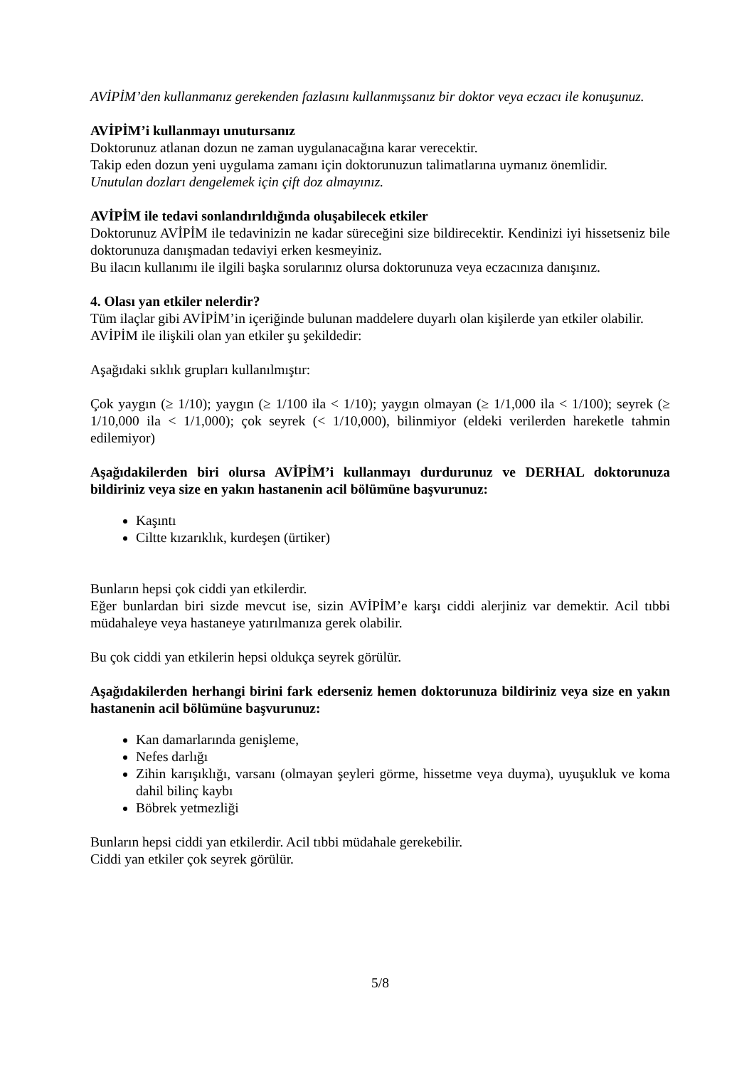AVİPİM’den kullanmanız gerekenden fazlasını kullanmışsanız bir doktor veya eczacı ile konuşunuz.
AVİPİM’i kullanmayı unutursanız
Doktorunuz atlanan dozun ne zaman uygulanacağına karar verecektir.
Takip eden dozun yeni uygulama zamanı için doktorunuzun talimatlarına uymanız önemlidir.
Unutulan dozları dengelemek için çift doz almayınız.
AVİPİM ile tedavi sonlandırıldığında oluşabilecek etkiler
Doktorunuz AVİPİM ile tedavinizin ne kadar süreceğini size bildirecektir. Kendinizi iyi hissetseniz bile doktorunuza danışmadan tedaviyi erken kesmeyiniz.
Bu ilacın kullanımı ile ilgili başka sorularınız olursa doktorunuza veya eczacınıza danışınız.
4. Olası yan etkiler nelerdir?
Tüm ilaçlar gibi AVİPİM’in içeriğinde bulunan maddelere duyarlı olan kişilerde yan etkiler olabilir.
AVİPİM ile ilişkili olan yan etkiler şu şekildedir:
Aşağıdaki sıklık grupları kullanılmıştır:
Çok yaygın (≥ 1/10); yaygın (≥ 1/100 ila < 1/10); yaygın olmayan (≥ 1/1,000 ila < 1/100); seyrek (≥ 1/10,000 ila < 1/1,000); çok seyrek (< 1/10,000), bilinmiyor (eldeki verilerden hareketle tahmin edilemiyor)
Aşağıdakilerden biri olursa AVİPİM’i kullanmayı durdurunuz ve DERHAL doktorunuza bildiriniz veya size en yakın hastanenin acil bölümüne başvurunuz:
Kaşıntı
Ciltte kızarıklık, kurdeşen (ürtiker)
Bunların hepsi çok ciddi yan etkilerdir.
Eğer bunlardan biri sizde mevcut ise, sizin AVİPİM’e karşı ciddi alerjiniz var demektir. Acil tıbbi müdahaleye veya hastaneye yatırılmanıza gerek olabilir.
Bu çok ciddi yan etkilerin hepsi oldukça seyrek görülür.
Aşağıdakilerden herhangi birini fark ederseniz hemen doktorunuza bildiriniz veya size en yakın hastanenin acil bölümüne başvurunuz:
Kan damarlarında genişleme,
Nefes darlığı
Zihin karışıklığı, varsanı (olmayan şeyleri görme, hissetme veya duyma), uyuşukluk ve koma dahil bilinç kaybı
Böbrek yetmezliği
Bunların hepsi ciddi yan etkilerdir. Acil tıbbi müdahale gerekebilir.
Ciddi yan etkiler çok seyrek görülür.
5/8